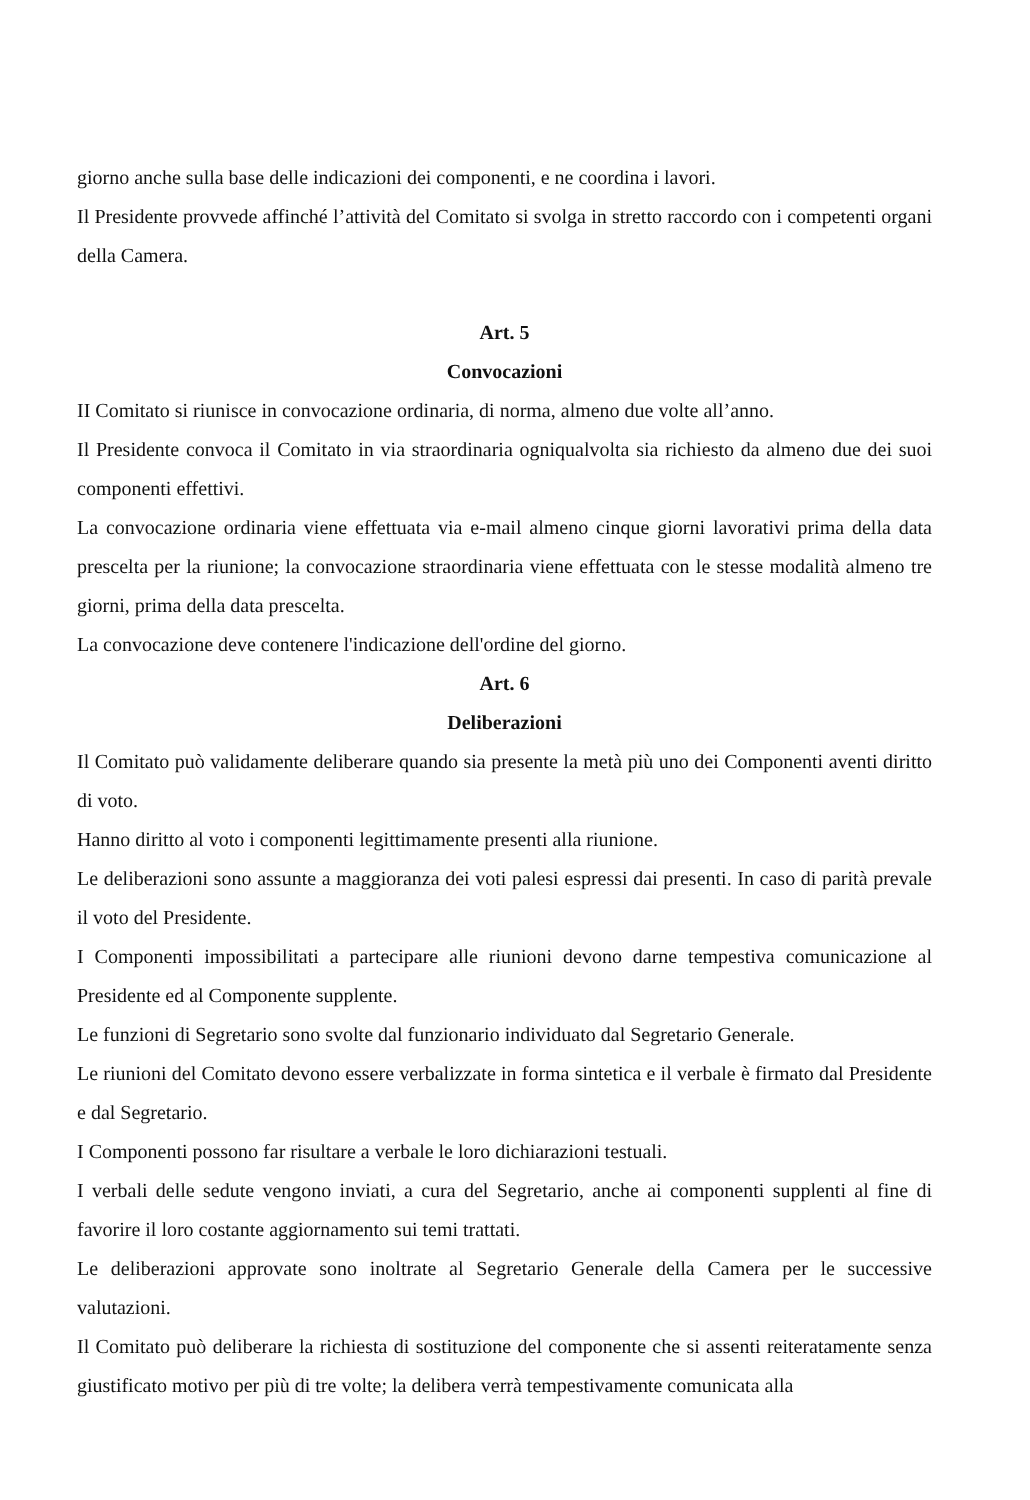giorno anche sulla base delle indicazioni dei componenti, e ne coordina i lavori.
Il Presidente provvede affinché l’attività del Comitato si svolga in stretto raccordo con i competenti organi della Camera.
Art. 5
Convocazioni
II Comitato si riunisce in convocazione ordinaria, di norma, almeno due volte all’anno.
Il Presidente convoca il Comitato in via straordinaria ogniqualvolta sia richiesto da almeno due dei suoi componenti effettivi.
La convocazione ordinaria viene effettuata via e-mail almeno cinque giorni lavorativi prima della data prescelta per la riunione; la convocazione straordinaria viene effettuata con le stesse modalità almeno tre giorni, prima della data prescelta.
La convocazione deve contenere l'indicazione dell'ordine del giorno.
Art. 6
Deliberazioni
Il Comitato può validamente deliberare quando sia presente la metà più uno dei Componenti aventi diritto di voto.
Hanno diritto al voto i componenti legittimamente presenti alla riunione.
Le deliberazioni sono assunte a maggioranza dei voti palesi espressi dai presenti. In caso di parità prevale il voto del Presidente.
I Componenti impossibilitati a partecipare alle riunioni devono darne tempestiva comunicazione al Presidente ed al Componente supplente.
Le funzioni di Segretario sono svolte dal funzionario individuato dal Segretario Generale.
Le riunioni del Comitato devono essere verbalizzate in forma sintetica e il verbale è firmato dal Presidente e dal Segretario.
I Componenti possono far risultare a verbale le loro dichiarazioni testuali.
I verbali delle sedute vengono inviati, a cura del Segretario, anche ai componenti supplenti al fine di favorire il loro costante aggiornamento sui temi trattati.
Le deliberazioni approvate sono inoltrate al Segretario Generale della Camera per le successive valutazioni.
Il Comitato può deliberare la richiesta di sostituzione del componente che si assenti reiteratamente senza giustificato motivo per più di tre volte; la delibera verrà tempestivamente comunicata alla